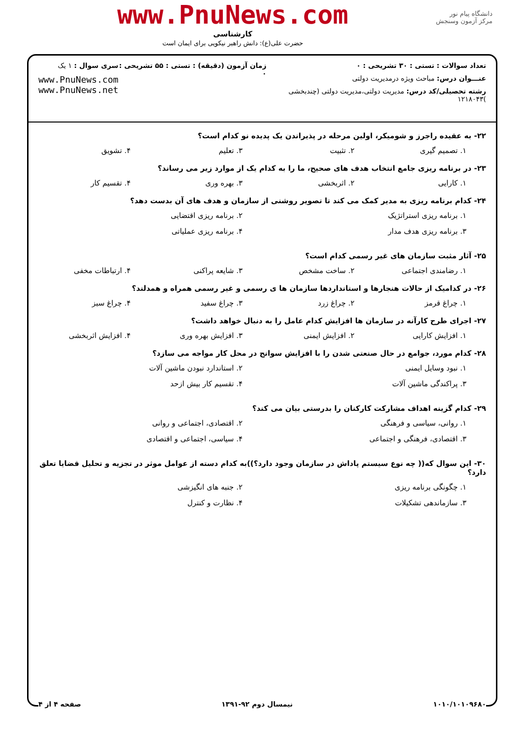دانشگاه پیام نور
مرکز آزمون وسنجش
www.PnuNews.com
کارشناسی
حضرت علی(ع): دانش راهبر نیکویی برای ایمان است
تعداد سوالات : تستی : ۳۰ تشریحی : ۰
عنـــوان درس: مباحث ویژه درمدیریت دولتی
رشته تحصیلی/کد درس: مدیریت دولتی،مدیریت دولتی (چندبخشی )۱۲۱۸۰۴۳
زمان آزمون (دقیقه) : تستی : ۵۵ تشریحی : ۰
سری سوال : ۱ یک
www.PnuNews.com
www.PnuNews.net
۲۲- به عقیده راجرز و شومیکر، اولین مرحله در پذیراندن یک پدیده نو کدام است؟
۱. تصمیم گیری ۲. تثبیت ۳. تعلیم ۴. تشویق
۲۳- در برنامه ریزی جامع انتخاب هدف های صحیح، ما را به کدام یک از موارد زیر می رساند؟
۱. کارایی ۲. اثربخشی ۳. بهره وری ۴. تقسیم کار
۲۴- کدام برنامه ریزی به مدیر کمک می کند تا تصویر روشنی از سازمان و هدف های آن بدست دهد؟
۱. برنامه ریزی استراتژیک ۲. برنامه ریزی اقتضایی ۳. برنامه ریزی هدف مدار ۴. برنامه ریزی عملیاتی
۲۵- آثار مثبت سازمان های غیر رسمی کدام است؟
۱. رضامندی اجتماعی ۲. ساخت مشخص ۳. شایعه پراکنی ۴. ارتباطات مخفی
۲۶- در کدامیک از حالات هنجارها و استانداردها سازمان ها ی رسمی و غیر رسمی همراه و همدلند؟
۱. چراغ قرمز ۲. چراغ زرد ۳. چراغ سفید ۴. چراغ سبز
۲۷- اجرای طرح کارآنه در سازمان ها افزایش کدام عامل را به دنبال خواهد داشت؟
۱. افزایش کارایی ۲. افزایش ایمنی ۳. افزایش بهره وری ۴. افزایش اثربخشی
۲۸- کدام مورد، جوامع در حال صنعتی شدن را با افزایش سوانح در محل کار مواجه می سازد؟
۱. نبود وسایل ایمنی ۲. استاندارد نبودن ماشین آلات ۳. پراکندگی ماشین آلات ۴. تقسیم کار بیش ازحد
۲۹- کدام گزینه اهداف مشارکت کارکنان را بدرستی بیان می کند؟
۱. روانی، سیاسی و فرهنگی ۲. اقتصادی، اجتماعی و روانی ۳. اقتصادی، فرهنگی و اجتماعی ۴. سیاسی، اجتماعی و اقتصادی
۳۰- این سوال که(( چه نوع سیستم پاداش در سازمان وجود دارد؟))به کدام دسته از عوامل موثر در تجزیه و تحلیل قضایا تعلق دارد؟
۱. چگونگی برنامه ریزی ۲. جنبه های انگیزشی ۳. سازماندهی تشکیلات ۴. نظارت و کنترل
۱۰۱۰/۱۰۱۰۹۶۸۰ نیمسال دوم ۹۲-۱۳۹۱ صفحه ۴ از ۴